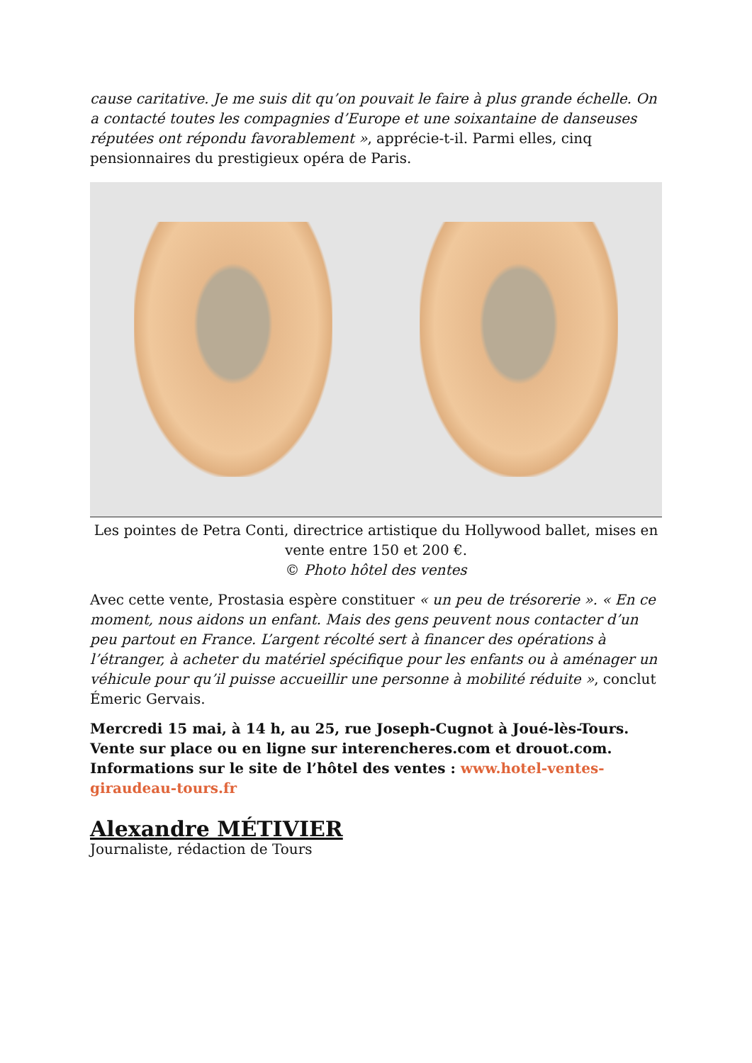cause caritative. Je me suis dit qu’on pouvait le faire à plus grande échelle. On a contacté toutes les compagnies d’Europe et une soixantaine de danseuses réputées ont répondu favorablement », apprécie-t-il. Parmi elles, cinq pensionnaires du prestigieux opéra de Paris.
Les pointes de Petra Conti, directrice artistique du Hollywood ballet, mises en vente entre 150 et 200 €.
© Photo hôtel des ventes
Avec cette vente, Prostasia espère constituer « un peu de trésorerie ». « En ce moment, nous aidons un enfant. Mais des gens peuvent nous contacter d’un peu partout en France. L’argent récolté sert à financer des opérations à l’étranger, à acheter du matériel spécifique pour les enfants ou à aménager un véhicule pour qu’il puisse accueillir une personne à mobilité réduite », conclut Émeric Gervais.
Mercredi 15 mai, à 14 h, au 25, rue Joseph-Cugnot à Joué-lès-Tours. Vente sur place ou en ligne sur interencheres.com et drouot.com. Informations sur le site de l’hôtel des ventes : www.hotel-ventes-giraudeau-tours.fr
Alexandre MÉTIVIER
Journaliste, rédaction de Tours